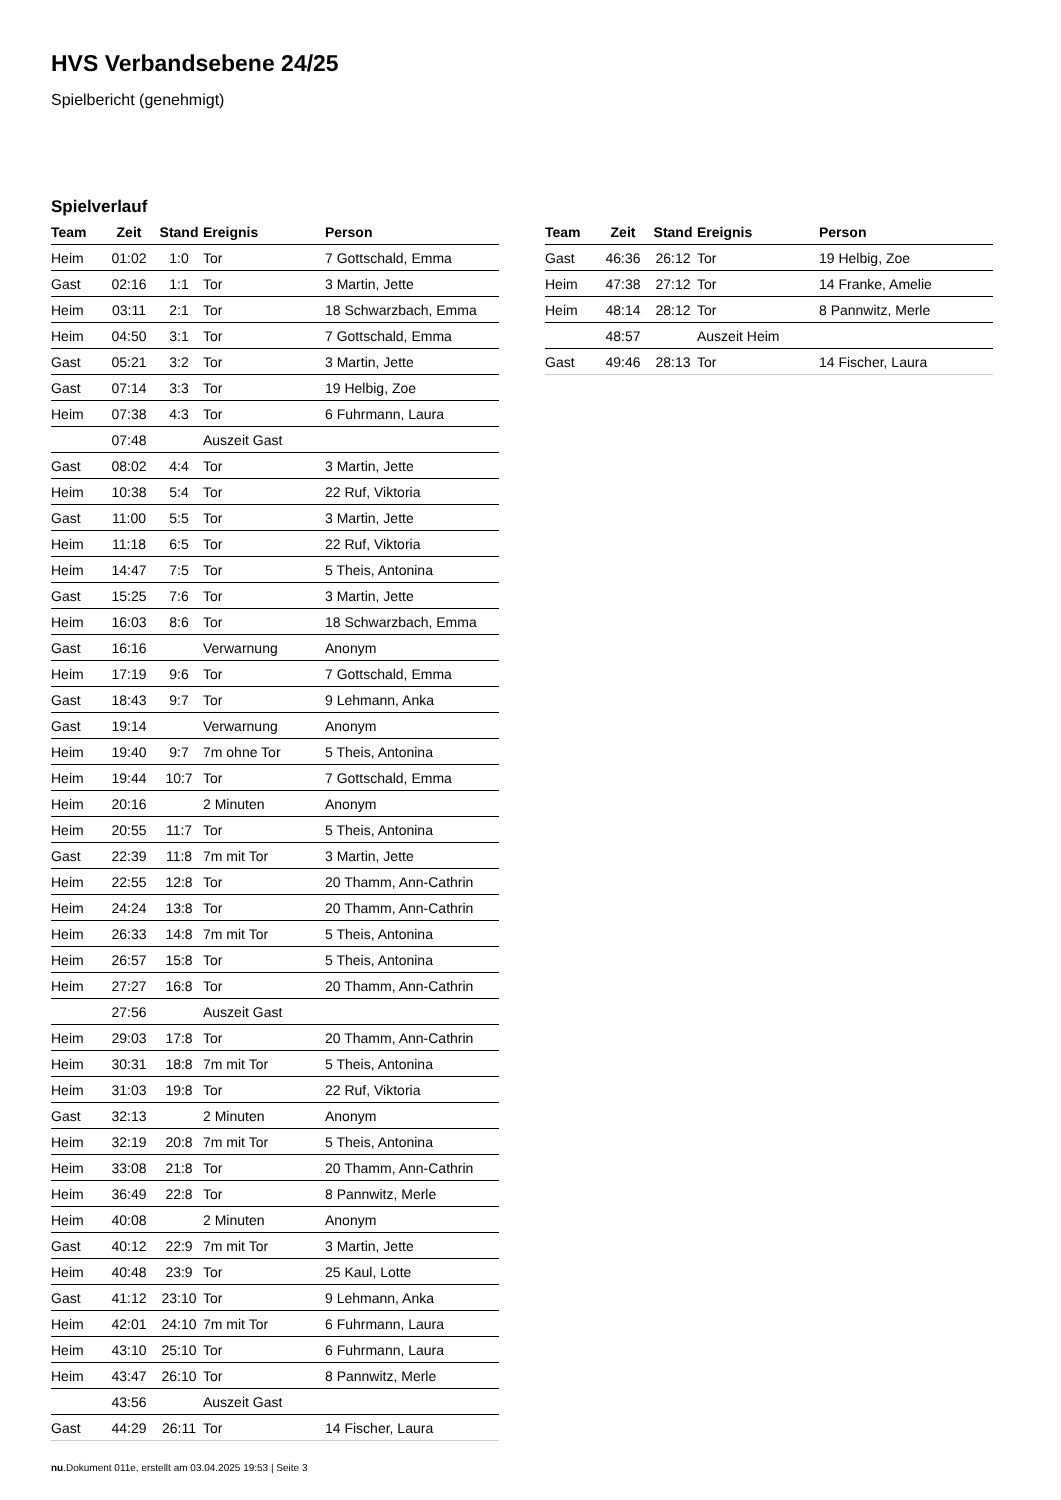HVS Verbandsebene 24/25
Spielbericht (genehmigt)
Spielverlauf
| Team | Zeit | Stand | Ereignis | Person |
| --- | --- | --- | --- | --- |
| Heim | 01:02 | 1:0 | Tor | 7 Gottschald, Emma |
| Gast | 02:16 | 1:1 | Tor | 3 Martin, Jette |
| Heim | 03:11 | 2:1 | Tor | 18 Schwarzbach, Emma |
| Heim | 04:50 | 3:1 | Tor | 7 Gottschald, Emma |
| Gast | 05:21 | 3:2 | Tor | 3 Martin, Jette |
| Gast | 07:14 | 3:3 | Tor | 19 Helbig, Zoe |
| Heim | 07:38 | 4:3 | Tor | 6 Fuhrmann, Laura |
| | 07:48 | | Auszeit Gast | |
| Gast | 08:02 | 4:4 | Tor | 3 Martin, Jette |
| Heim | 10:38 | 5:4 | Tor | 22 Ruf, Viktoria |
| Gast | 11:00 | 5:5 | Tor | 3 Martin, Jette |
| Heim | 11:18 | 6:5 | Tor | 22 Ruf, Viktoria |
| Heim | 14:47 | 7:5 | Tor | 5 Theis, Antonina |
| Gast | 15:25 | 7:6 | Tor | 3 Martin, Jette |
| Heim | 16:03 | 8:6 | Tor | 18 Schwarzbach, Emma |
| Gast | 16:16 | | Verwarnung | Anonym |
| Heim | 17:19 | 9:6 | Tor | 7 Gottschald, Emma |
| Gast | 18:43 | 9:7 | Tor | 9 Lehmann, Anka |
| Gast | 19:14 | | Verwarnung | Anonym |
| Heim | 19:40 | 9:7 | 7m ohne Tor | 5 Theis, Antonina |
| Heim | 19:44 | 10:7 | Tor | 7 Gottschald, Emma |
| Heim | 20:16 | | 2 Minuten | Anonym |
| Heim | 20:55 | 11:7 | Tor | 5 Theis, Antonina |
| Gast | 22:39 | 11:8 | 7m mit Tor | 3 Martin, Jette |
| Heim | 22:55 | 12:8 | Tor | 20 Thamm, Ann-Cathrin |
| Heim | 24:24 | 13:8 | Tor | 20 Thamm, Ann-Cathrin |
| Heim | 26:33 | 14:8 | 7m mit Tor | 5 Theis, Antonina |
| Heim | 26:57 | 15:8 | Tor | 5 Theis, Antonina |
| Heim | 27:27 | 16:8 | Tor | 20 Thamm, Ann-Cathrin |
| | 27:56 | | Auszeit Gast | |
| Heim | 29:03 | 17:8 | Tor | 20 Thamm, Ann-Cathrin |
| Heim | 30:31 | 18:8 | 7m mit Tor | 5 Theis, Antonina |
| Heim | 31:03 | 19:8 | Tor | 22 Ruf, Viktoria |
| Gast | 32:13 | | 2 Minuten | Anonym |
| Heim | 32:19 | 20:8 | 7m mit Tor | 5 Theis, Antonina |
| Heim | 33:08 | 21:8 | Tor | 20 Thamm, Ann-Cathrin |
| Heim | 36:49 | 22:8 | Tor | 8 Pannwitz, Merle |
| Heim | 40:08 | | 2 Minuten | Anonym |
| Gast | 40:12 | 22:9 | 7m mit Tor | 3 Martin, Jette |
| Heim | 40:48 | 23:9 | Tor | 25 Kaul, Lotte |
| Gast | 41:12 | 23:10 | Tor | 9 Lehmann, Anka |
| Heim | 42:01 | 24:10 | 7m mit Tor | 6 Fuhrmann, Laura |
| Heim | 43:10 | 25:10 | Tor | 6 Fuhrmann, Laura |
| Heim | 43:47 | 26:10 | Tor | 8 Pannwitz, Merle |
| | 43:56 | | Auszeit Gast | |
| Gast | 44:29 | 26:11 | Tor | 14 Fischer, Laura |
| Team | Zeit | Stand | Ereignis | Person |
| --- | --- | --- | --- | --- |
| Gast | 46:36 | 26:12 | Tor | 19 Helbig, Zoe |
| Heim | 47:38 | 27:12 | Tor | 14 Franke, Amelie |
| Heim | 48:14 | 28:12 | Tor | 8 Pannwitz, Merle |
| | 48:57 | | Auszeit Heim | |
| Gast | 49:46 | 28:13 | Tor | 14 Fischer, Laura |
nu.Dokument 011e, erstellt am 03.04.2025 19:53 | Seite 3